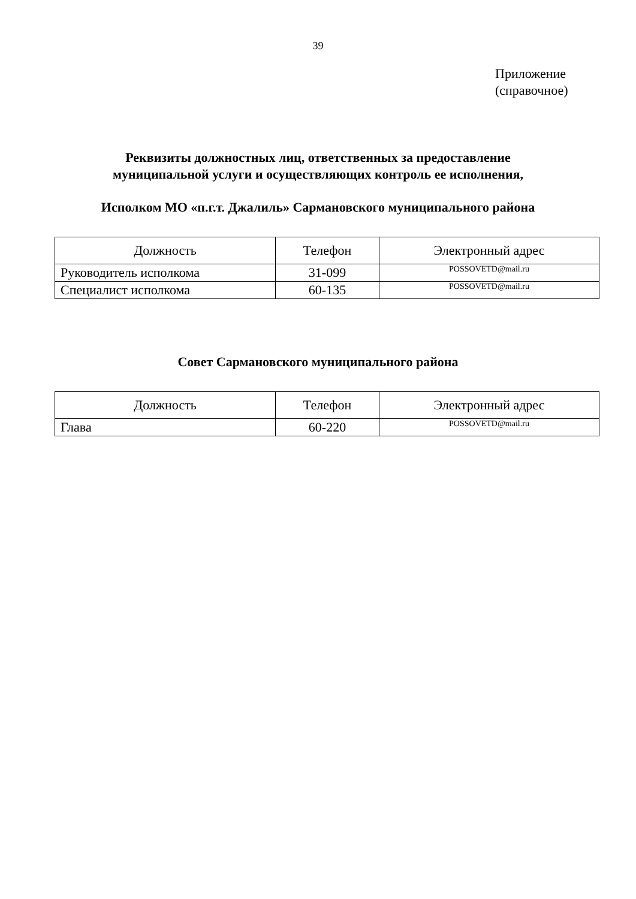39
Приложение
(справочное)
Реквизиты должностных лиц, ответственных за предоставление
муниципальной услуги и осуществляющих контроль ее исполнения,
Исполком МО «п.г.т. Джалиль» Сармановского муниципального района
| Должность | Телефон | Электронный адрес |
| --- | --- | --- |
| Руководитель исполкома | 31-099 | POSSOVETD@mail.ru |
| Специалист исполкома | 60-135 | POSSOVETD@mail.ru |
Совет Сармановского муниципального района
| Должность | Телефон | Электронный адрес |
| --- | --- | --- |
| Глава | 60-220 | POSSOVETD@mail.ru |